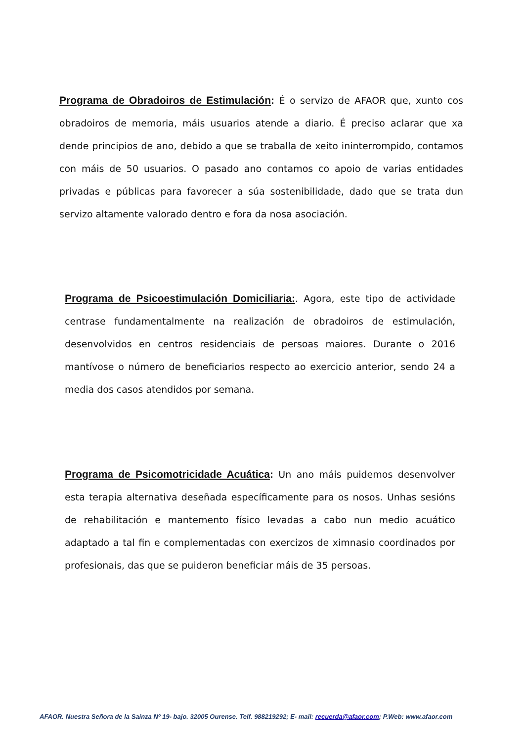Programa de Obradoiros de Estimulación: É o servizo de AFAOR que, xunto cos obradoiros de memoria, máis usuarios atende a diario. É preciso aclarar que xa dende principios de ano, debido a que se traballa de xeito ininterrompido, contamos con máis de 50 usuarios. O pasado ano contamos co apoio de varias entidades privadas e públicas para favorecer a súa sostenibilidade, dado que se trata dun servizo altamente valorado dentro e fora da nosa asociación.
Programa de Psicoestimulación Domiciliaria:. Agora, este tipo de actividade centrase fundamentalmente na realización de obradoiros de estimulación, desenvolvidos en centros residenciais de persoas maiores. Durante o 2016 mantívose o número de beneficiarios respecto ao exercicio anterior, sendo 24 a media dos casos atendidos por semana.
Programa de Psicomotricidade Acuática: Un ano máis puidemos desenvolver esta terapia alternativa deseñada específicamente para os nosos. Unhas sesións de rehabilitación e mantemento físico levadas a cabo nun medio acuático adaptado a tal fin e complementadas con exercizos de ximnasio coordinados por profesionais, das que se puideron beneficiar máis de 35 persoas.
AFAOR. Nuestra Señora de la Saínza Nº 19- bajo. 32005 Ourense. Telf. 988219292; E- mail: recuerda@afaor.com; P.Web: www.afaor.com